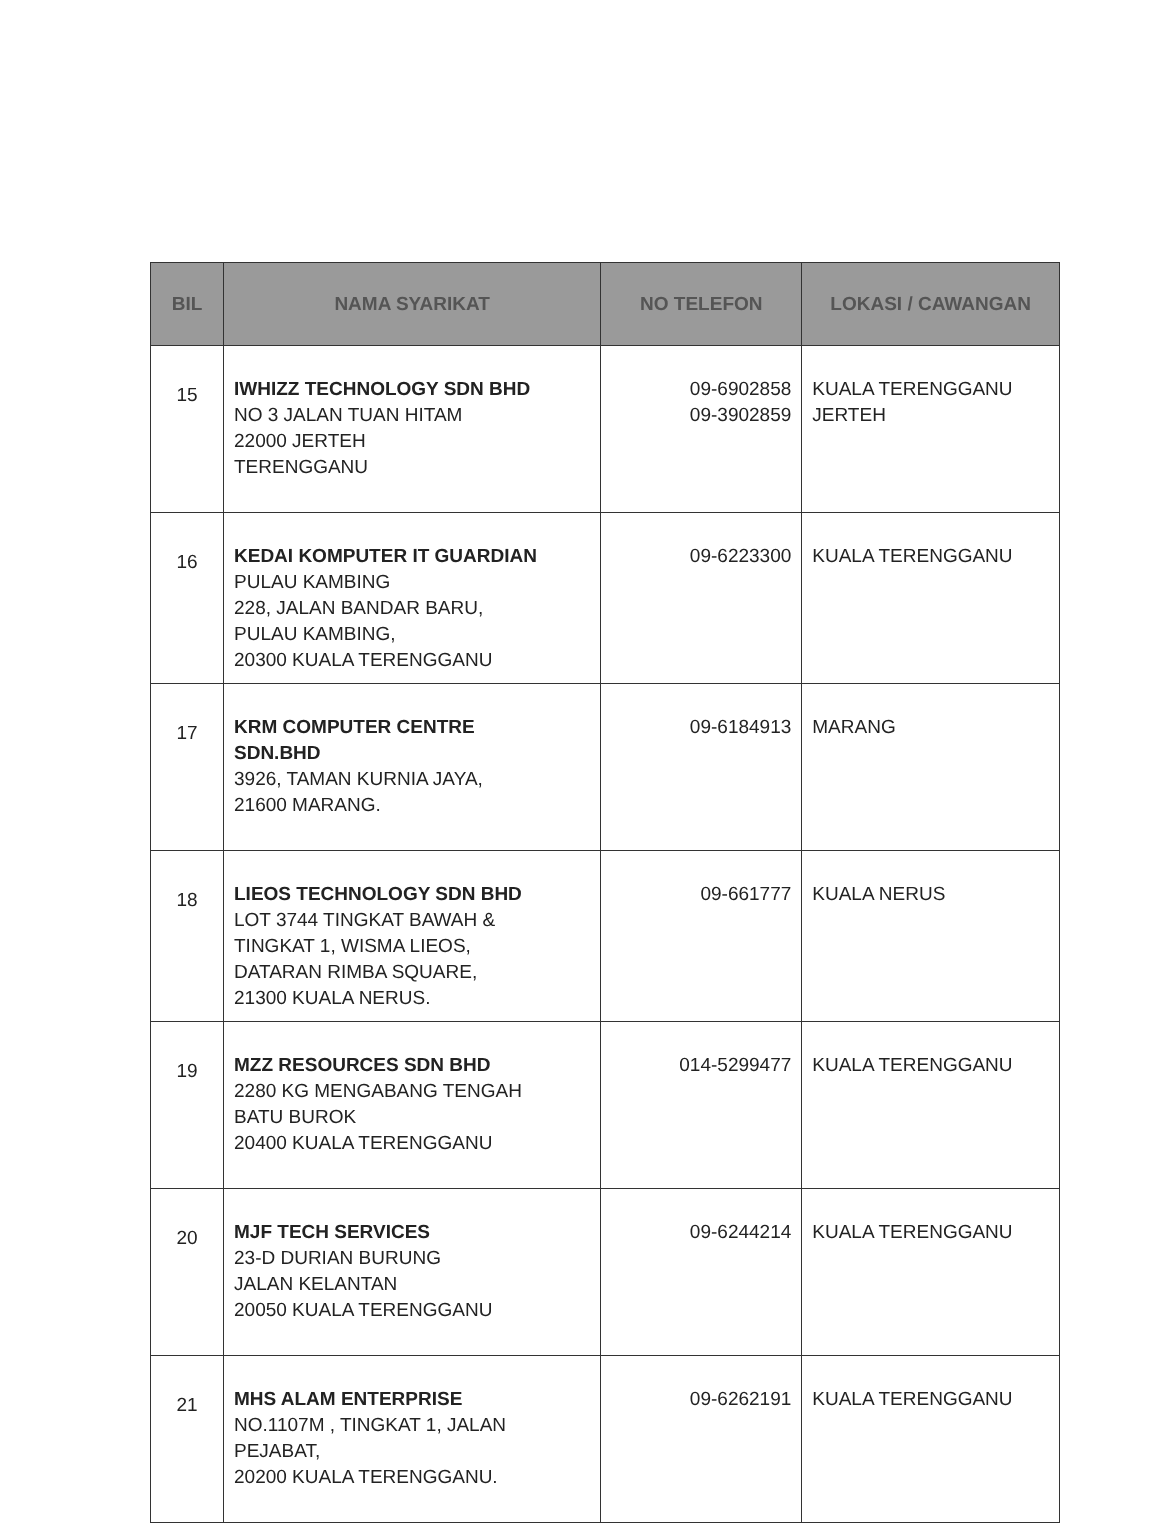| BIL | NAMA SYARIKAT | NO TELEFON | LOKASI / CAWANGAN |
| --- | --- | --- | --- |
| 15 | IWHIZZ TECHNOLOGY SDN BHD NO 3 JALAN TUAN HITAM 22000 JERTEH TERENGGANU | 09-6902858 09-3902859 | KUALA TERENGGANU JERTEH |
| 16 | KEDAI KOMPUTER IT GUARDIAN PULAU KAMBING 228, JALAN BANDAR BARU, PULAU KAMBING, 20300 KUALA TERENGGANU | 09-6223300 | KUALA TERENGGANU |
| 17 | KRM COMPUTER CENTRE SDN.BHD 3926, TAMAN KURNIA JAYA, 21600 MARANG. | 09-6184913 | MARANG |
| 18 | LIEOS TECHNOLOGY SDN BHD LOT 3744 TINGKAT BAWAH & TINGKAT 1, WISMA LIEOS, DATARAN RIMBA SQUARE, 21300 KUALA NERUS. | 09-661777 | KUALA NERUS |
| 19 | MZZ RESOURCES SDN BHD 2280 KG MENGABANG TENGAH BATU BUROK 20400 KUALA TERENGGANU | 014-5299477 | KUALA TERENGGANU |
| 20 | MJF TECH SERVICES 23-D DURIAN BURUNG JALAN KELANTAN 20050 KUALA TERENGGANU | 09-6244214 | KUALA TERENGGANU |
| 21 | MHS ALAM ENTERPRISE NO.1107M , TINGKAT 1, JALAN PEJABAT, 20200 KUALA TERENGGANU. | 09-6262191 | KUALA TERENGGANU |